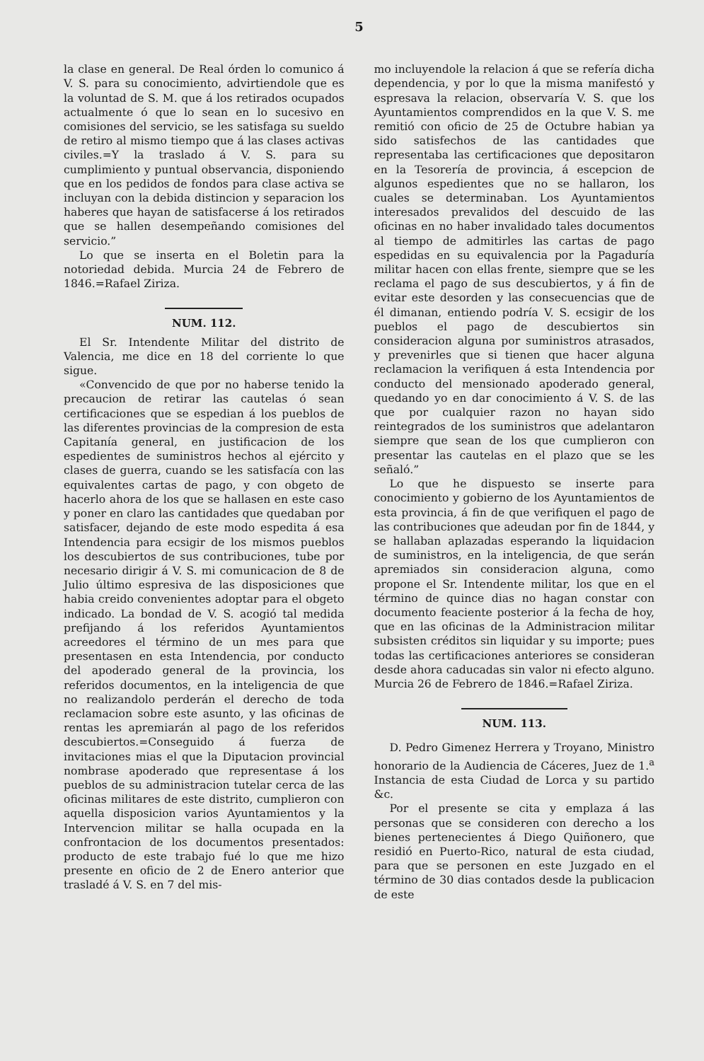5
la clase en general. De Real órden lo comunico á V. S. para su conocimiento, advirtiendole que es la voluntad de S. M. que á los retirados ocupados actualmente ó que lo sean en lo sucesivo en comisiones del servicio, se les satisfaga su sueldo de retiro al mismo tiempo que á las clases activas civiles.=Y la traslado á V. S. para su cumplimiento y puntual observancia, disponiendo que en los pedidos de fondos para clase activa se incluyan con la debida distincion y separacion los haberes que hayan de satisfacerse á los retirados que se hallen desempeñando comisiones del servicio.”
Lo que se inserta en el Boletin para la notoriedad debida. Murcia 24 de Febrero de 1846.=Rafael Ziriza.
NUM. 112.
El Sr. Intendente Militar del distrito de Valencia, me dice en 18 del corriente lo que sigue.
«Convencido de que por no haberse tenido la precaucion de retirar las cautelas ó sean certificaciones que se espedian á los pueblos de las diferentes provincias de la compresion de esta Capitanía general, en justificacion de los espedientes de suministros hechos al ejército y clases de guerra, cuando se les satisfacía con las equivalentes cartas de pago, y con obgeto de hacerlo ahora de los que se hallasen en este caso y poner en claro las cantidades que quedaban por satisfacer, dejando de este modo espedita á esa Intendencia para ecsigir de los mismos pueblos los descubiertos de sus contribuciones, tube por necesario dirigir á V. S. mi comunicacion de 8 de Julio último espresiva de las disposiciones que habia creido convenientes adoptar para el obgeto indicado. La bondad de V. S. acogió tal medida prefijando á los referidos Ayuntamientos acreedores el término de un mes para que presentasen en esta Intendencia, por conducto del apoderado general de la provincia, los referidos documentos, en la inteligencia de que no realizandolo perderán el derecho de toda reclamacion sobre este asunto, y las oficinas de rentas les apremiarán al pago de los referidos descubiertos.=Conseguido á fuerza de invitaciones mias el que la Diputacion provincial nombrase apoderado que representase á los pueblos de su administracion tutelar cerca de las oficinas militares de este distrito, cumplieron con aquella disposicion varios Ayuntamientos y la Intervencion militar se halla ocupada en la confrontacion de los documentos presentados: producto de este trabajo fué lo que me hizo presente en oficio de 2 de Enero anterior que trasladé á V. S. en 7 del mis-
mo incluyendole la relacion á que se refería dicha dependencia, y por lo que la misma manifestó y espresava la relacion, observaría V. S. que los Ayuntamientos comprendidos en la que V. S. me remitió con oficio de 25 de Octubre habian ya sido satisfechos de las cantidades que representaba las certificaciones que depositaron en la Tesorería de provincia, á escepcion de algunos espedientes que no se hallaron, los cuales se determinaban. Los Ayuntamientos interesados prevalidos del descuido de las oficinas en no haber invalidado tales documentos al tiempo de admitirles las cartas de pago espedidas en su equivalencia por la Pagaduría militar hacen con ellas frente, siempre que se les reclama el pago de sus descubiertos, y á fin de evitar este desorden y las consecuencias que de él dimanan, entiendo podría V. S. ecsigir de los pueblos el pago de descubiertos sin consideracion alguna por suministros atrasados, y prevenirles que si tienen que hacer alguna reclamacion la verifiquen á esta Intendencia por conducto del mensionado apoderado general, quedando yo en dar conocimiento á V. S. de las que por cualquier razon no hayan sido reintegrados de los suministros que adelantaron siempre que sean de los que cumplieron con presentar las cautelas en el plazo que se les señaló.”
Lo que he dispuesto se inserte para conocimiento y gobierno de los Ayuntamientos de esta provincia, á fin de que verifiquen el pago de las contribuciones que adeudan por fin de 1844, y se hallaban aplazadas esperando la liquidacion de suministros, en la inteligencia, de que serán apremiados sin consideracion alguna, como propone el Sr. Intendente militar, los que en el término de quince dias no hagan constar con documento feaciente posterior á la fecha de hoy, que en las oficinas de la Administracion militar subsisten créditos sin liquidar y su importe; pues todas las certificaciones anteriores se consideran desde ahora caducadas sin valor ni efecto alguno. Murcia 26 de Febrero de 1846.=Rafael Ziriza.
NUM. 113.
D. Pedro Gimenez Herrera y Troyano, Ministro honorario de la Audiencia de Cáceres, Juez de 1.<sup>a</sup> Instancia de esta Ciudad de Lorca y su partido &c.
Por el presente se cita y emplaza á las personas que se consideren con derecho a los bienes pertenecientes á Diego Quiñonero, que residió en Puerto-Rico, natural de esta ciudad, para que se personen en este Juzgado en el término de 30 dias contados desde la publicacion de este